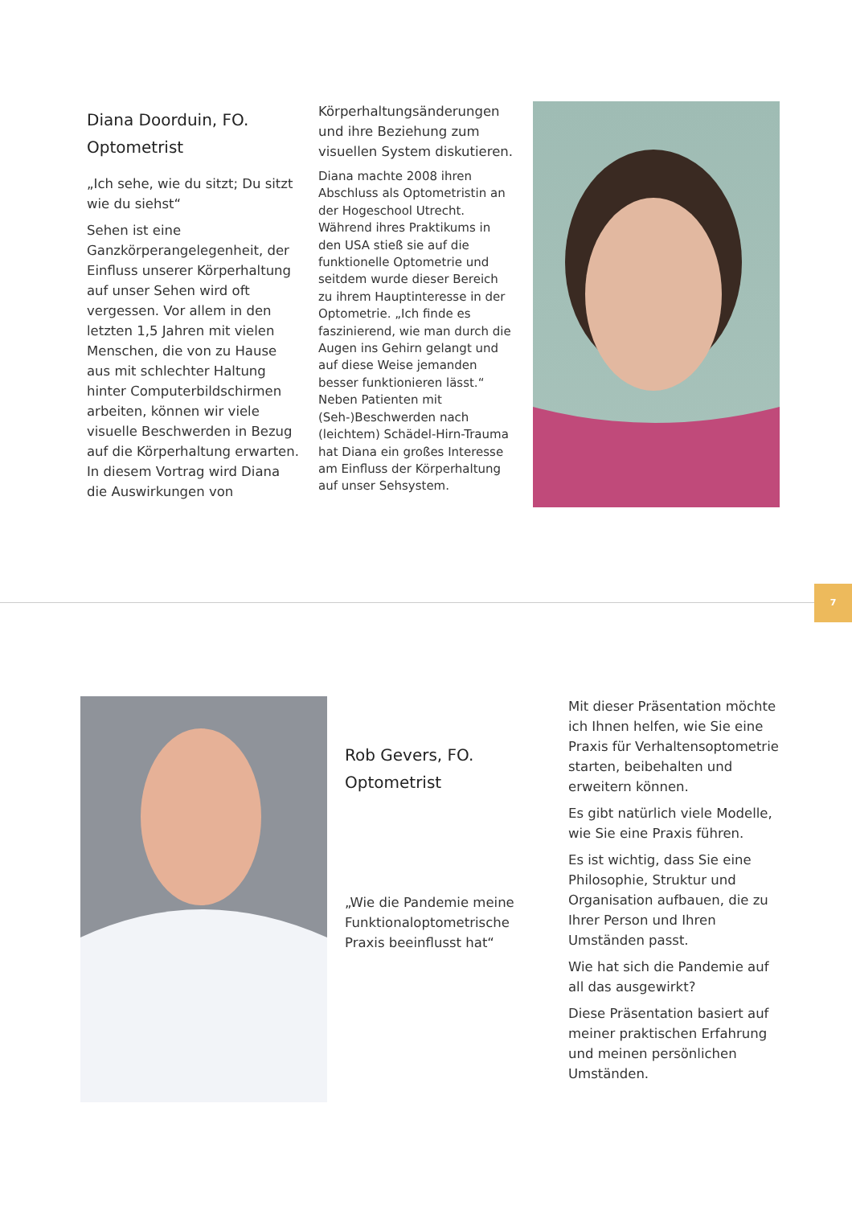Diana Doorduin, FO.
Optometrist
„Ich sehe, wie du sitzt; Du sitzt wie du siehst“
Sehen ist eine Ganzkörperangelegenheit, der Einfluss unserer Körperhaltung auf unser Sehen wird oft vergessen. Vor allem in den letzten 1,5 Jahren mit vielen Menschen, die von zu Hause aus mit schlechter Haltung hinter Computerbildschirmen arbeiten, können wir viele visuelle Beschwerden in Bezug auf die Körperhaltung erwarten. In diesem Vortrag wird Diana die Auswirkungen von
Körperhaltungsänderungen und ihre Beziehung zum visuellen System diskutieren.
Diana machte 2008 ihren Abschluss als Optometristin an der Hogeschool Utrecht. Während ihres Praktikums in den USA stieß sie auf die funktionelle Optometrie und seitdem wurde dieser Bereich zu ihrem Hauptinteresse in der Optometrie. „Ich finde es faszinierend, wie man durch die Augen ins Gehirn gelangt und auf diese Weise jemanden besser funktionieren lässt.“ Neben Patienten mit (Seh-)Beschwerden nach (leichtem) Schädel-Hirn-Trauma hat Diana ein großes Interesse am Einfluss der Körperhaltung auf unser Sehsystem.
7
Rob Gevers, FO.
Optometrist
„Wie die Pandemie meine Funktionaloptometrische Praxis beeinflusst hat“
Mit dieser Präsentation möchte ich Ihnen helfen, wie Sie eine Praxis für Verhaltensoptometrie starten, beibehalten und erweitern können.
Es gibt natürlich viele Modelle, wie Sie eine Praxis führen.
Es ist wichtig, dass Sie eine Philosophie, Struktur und Organisation aufbauen, die zu Ihrer Person und Ihren Umständen passt.
Wie hat sich die Pandemie auf all das ausgewirkt?
Diese Präsentation basiert auf meiner praktischen Erfahrung und meinen persönlichen Umständen.